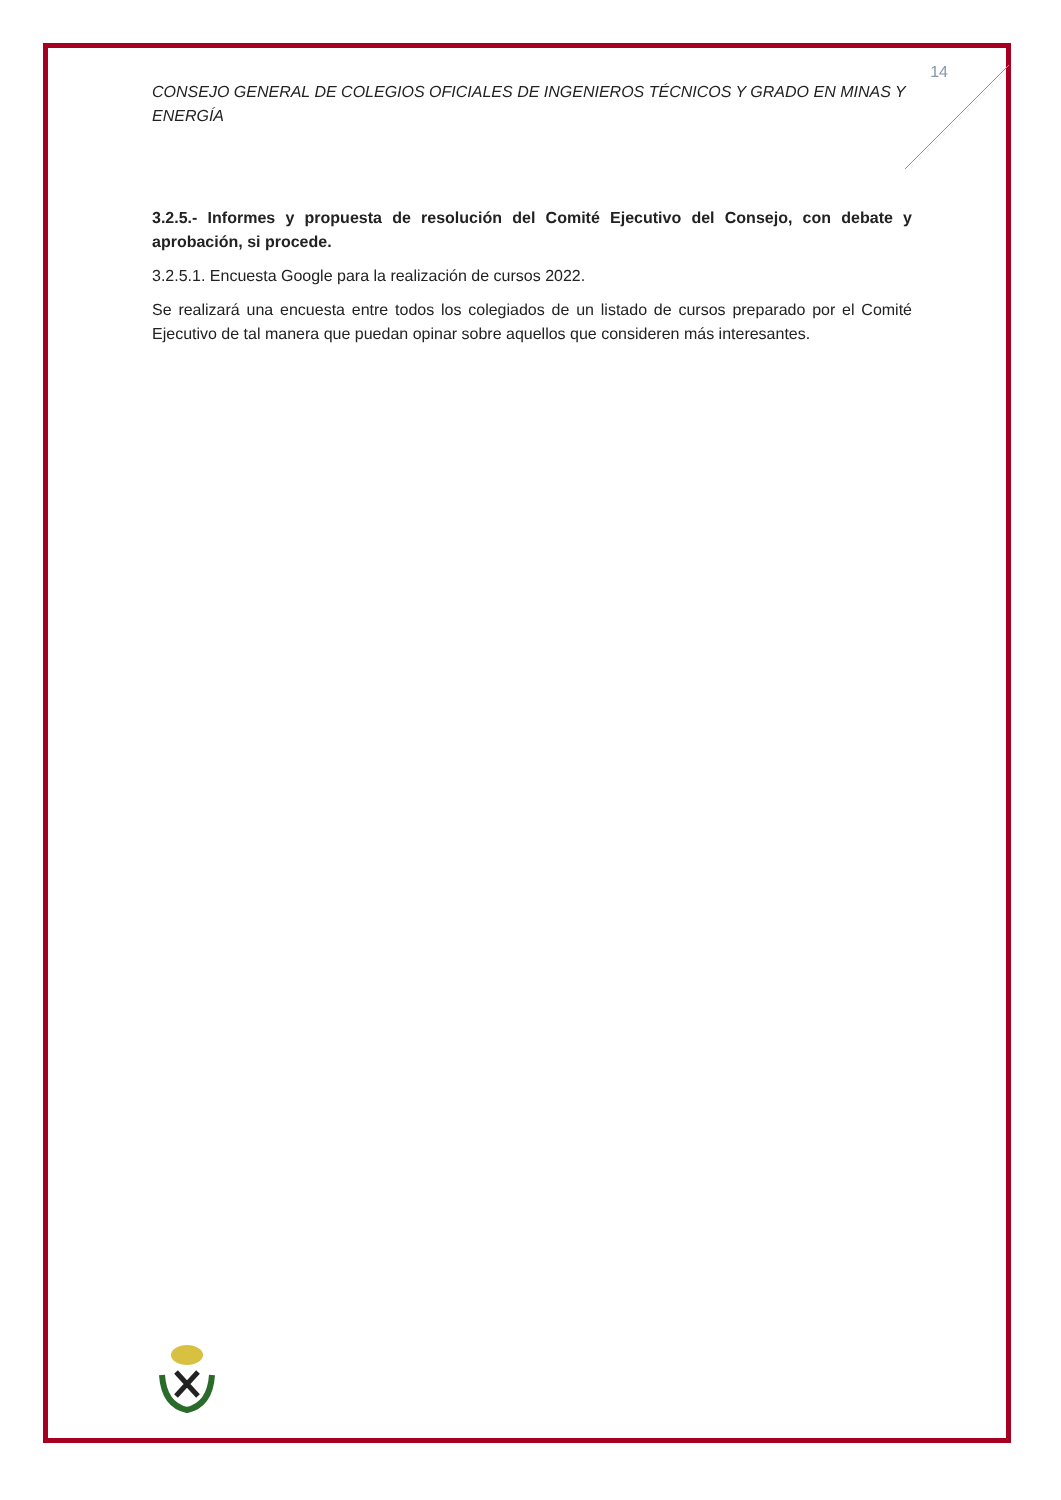14
CONSEJO GENERAL DE COLEGIOS OFICIALES DE INGENIEROS TÉCNICOS Y GRADO EN MINAS Y ENERGÍA
3.2.5.- Informes y propuesta de resolución del Comité Ejecutivo del Consejo, con debate y aprobación, si procede.
3.2.5.1. Encuesta Google para la realización de cursos 2022.
Se realizará una encuesta entre todos los colegiados de un listado de cursos preparado por el Comité Ejecutivo de tal manera que puedan opinar sobre aquellos que consideren más interesantes.